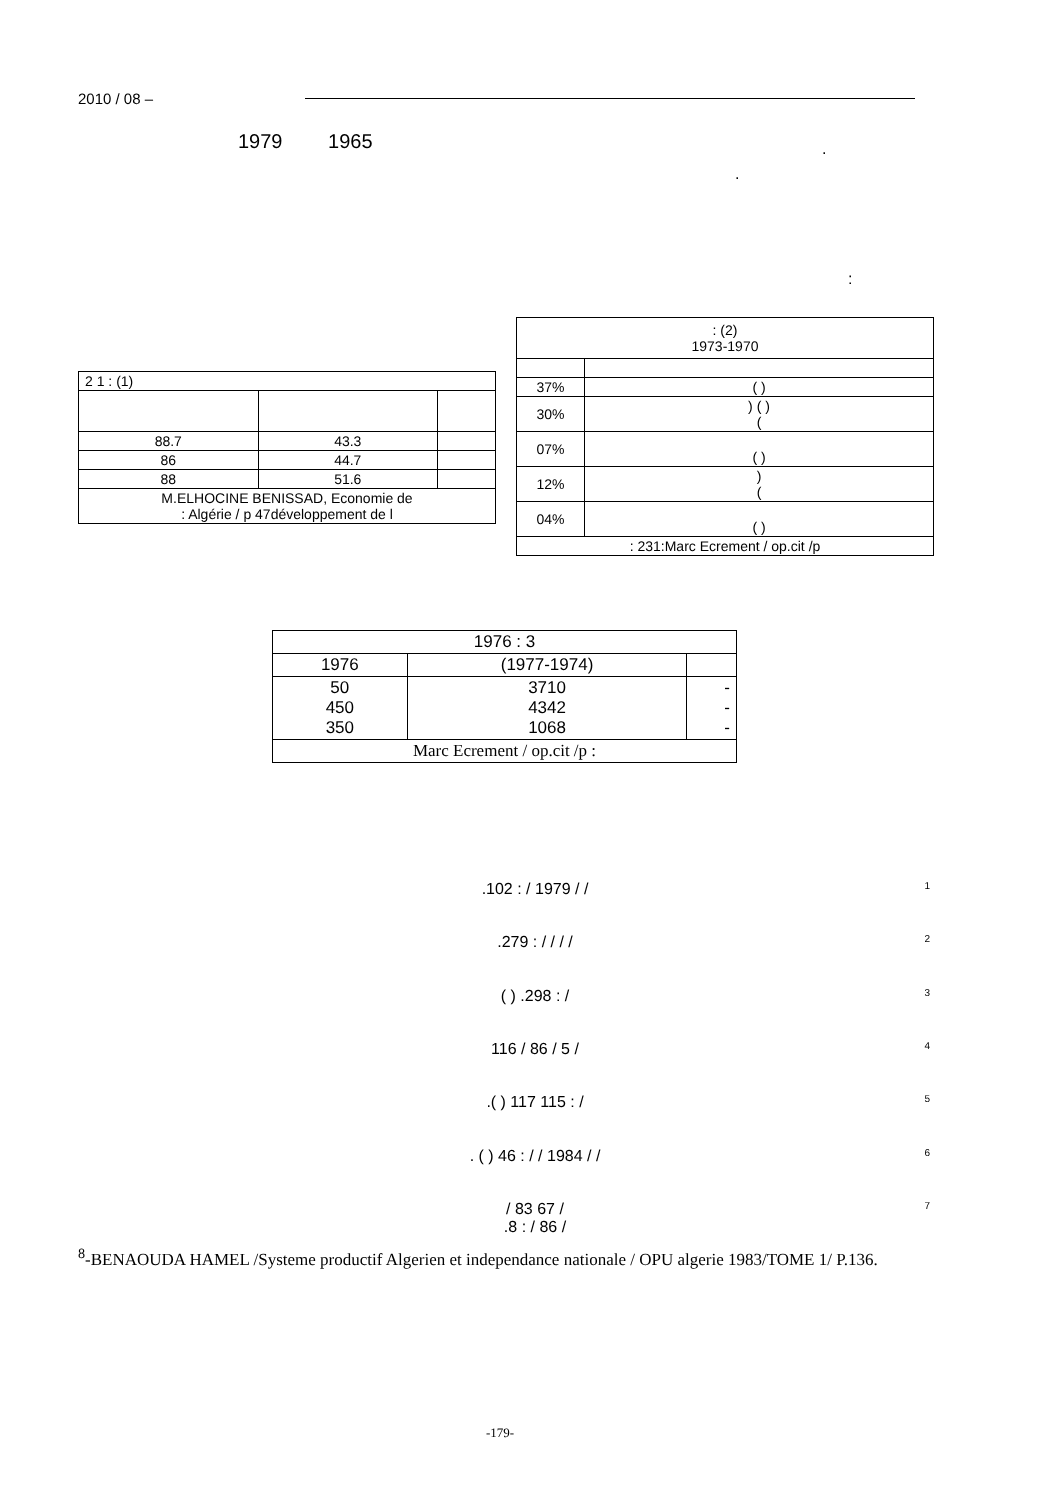2010 / 08 –
1979 1965 .
.
:
| : (2) 1973-1970 | |
| 37% | ( ) |
| 30% | ) ( ) ( |
| 07% | ( ) |
| 12% | ) ( |
| 04% | ( ) |
| : 231:Marc Ecrement / op.cit /p | |
| 2 1 : (1) | | |
| 88.7 | 43.3 | |
| 86 | 44.7 | |
| 88 | 51.6 | |
| M.ELHOCINE BENISSAD, Economie de : Algérie / p 47développement de l | | |
| 1976 : 3 | | |
| 1976 | (1977-1974) | |
| 50 450 350 | 3710 4342 1068 | - - - |
| Marc Ecrement / op.cit /p : | | |
<sup>1</sup>.102 : / 1979 / /
<sup>2</sup>.279 : / / / /
<sup>3</sup> ( ) .298 : /
<sup>4</sup> 116 / 86 / 5 /
<sup>5</sup>.( ) 117 115 : /
<sup>6</sup>. ( ) 46 : / / 1984 / /
<sup>7</sup>/ 83 67 /
.8 : / 86 /
<sup>8</sup>-BENAOUDA HAMEL /Systeme productif Algerien et independance nationale / OPU algerie 1983/TOME 1/ P.136.
-179-